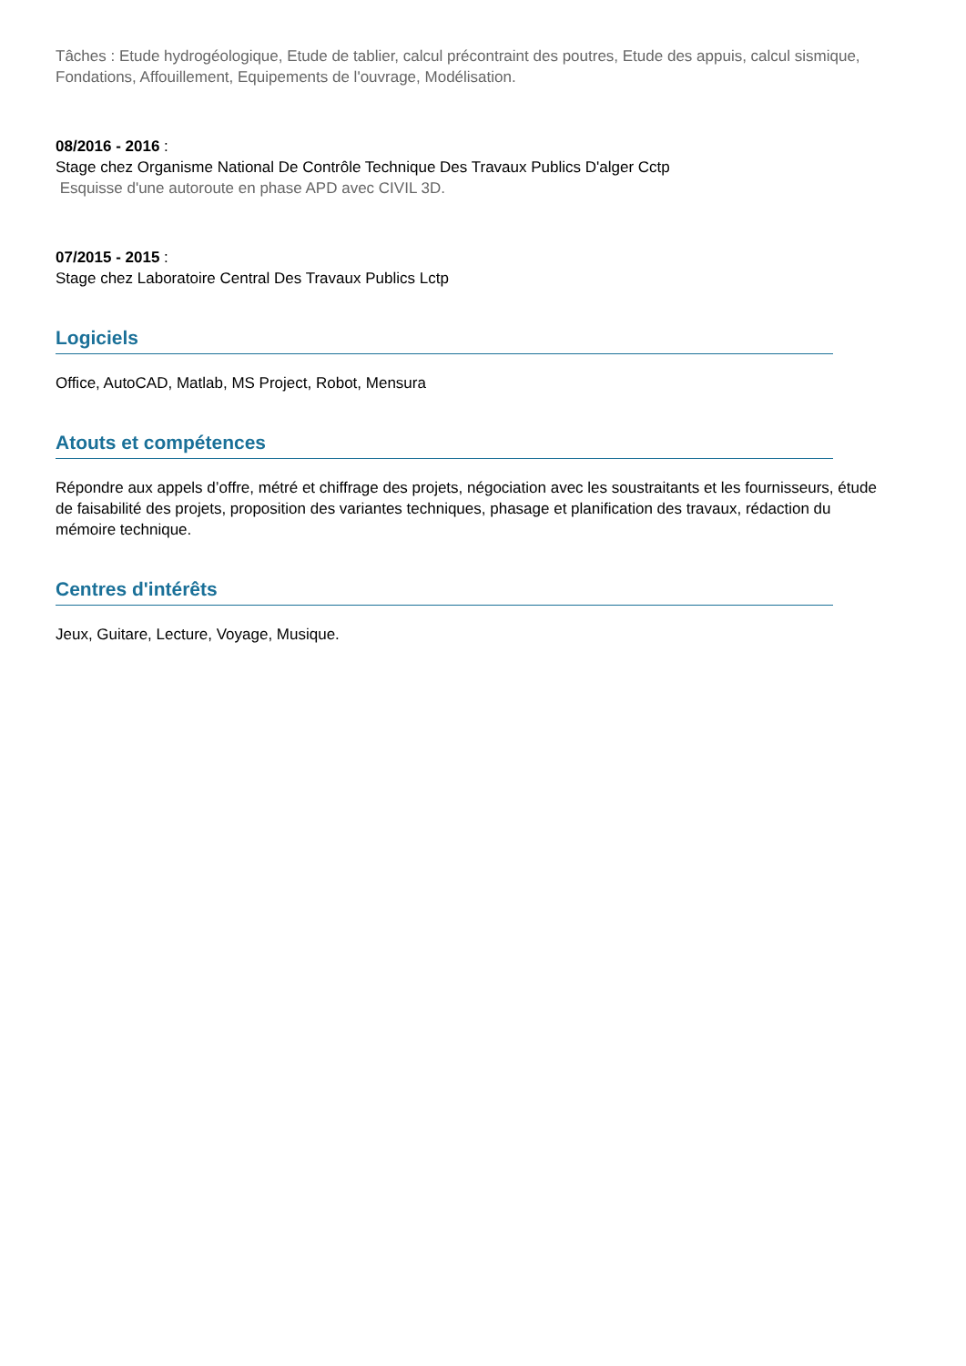Tâches : Etude hydrogéologique, Etude de tablier, calcul précontraint des poutres, Etude des appuis, calcul sismique, Fondations, Affouillement, Equipements de l'ouvrage, Modélisation.
08/2016 - 2016 :
Stage chez Organisme National De Contrôle Technique Des Travaux Publics D'alger Cctp
Esquisse d'une autoroute en phase APD avec CIVIL 3D.
07/2015 - 2015 :
Stage chez Laboratoire Central Des Travaux Publics Lctp
Logiciels
Office, AutoCAD, Matlab, MS Project, Robot, Mensura
Atouts et compétences
Répondre aux appels d’offre, métré et chiffrage des projets, négociation avec les soustraitants et les fournisseurs, étude de faisabilité des projets, proposition des variantes techniques, phasage et planification des travaux, rédaction du mémoire technique.
Centres d'intérêts
Jeux, Guitare, Lecture, Voyage, Musique.